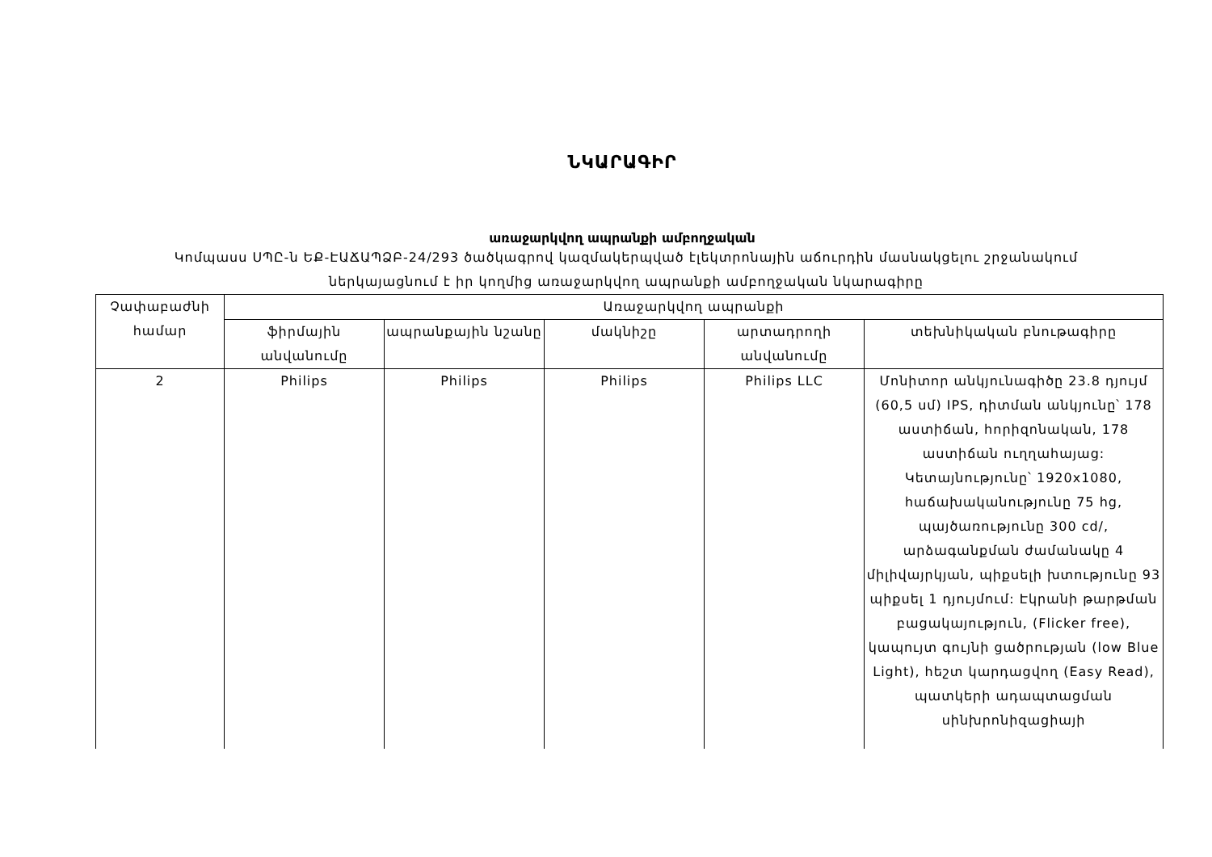ՆԿԱՐԱԳԻՐ
առաջարկվող ապրանքի ամբողջական
Կոմպասս ՍՊԸ-ն ԵՔ-ԷԱՃԱՊՁԲ-24/293 ծածկագրով կազմակերպված էլեկտրոնային աճուրդին մասնակցելու շրջանակում ներկայացնում է իր կողմից առաջարկվող ապրանքի ամբողջական նկարագիրը
| Չափաբաժնի համար | Առաջարկվող ապրանքի | | | | |
| --- | --- | --- | --- | --- | --- |
| | ֆիրմային անվանումը | ապրանքային նշանը | մակնիշը | արտադրողի անվանումը | տեխնիկական բնութագիրը |
| 2 | Philips | Philips | Philips | Philips LLC | Մոնիտոր անկյունագիծը 23.8 դյույմ (60,5 սմ) IPS, դիտման անկյունը՝ 178 աստիճան, հորիզոնական, 178 աստիճան ուղղահայաց: Կետայնությունը՝ 1920x1080, հաճախականությունը 75 hg, պայծառությունը 300 cd/, արձագանքման ժամանակը 4 միլիվայրկյան, պիքսելի խտությունը 93 պիքսել 1 դյույմում: Էկրանի թարթման բացակայություն, (Flicker free), կապույտ գույնի ցածրության (low Blue Light), հեշտ կարդացվող (Easy Read), պատկերի ադապտացման սինխրոնիզացիայի |